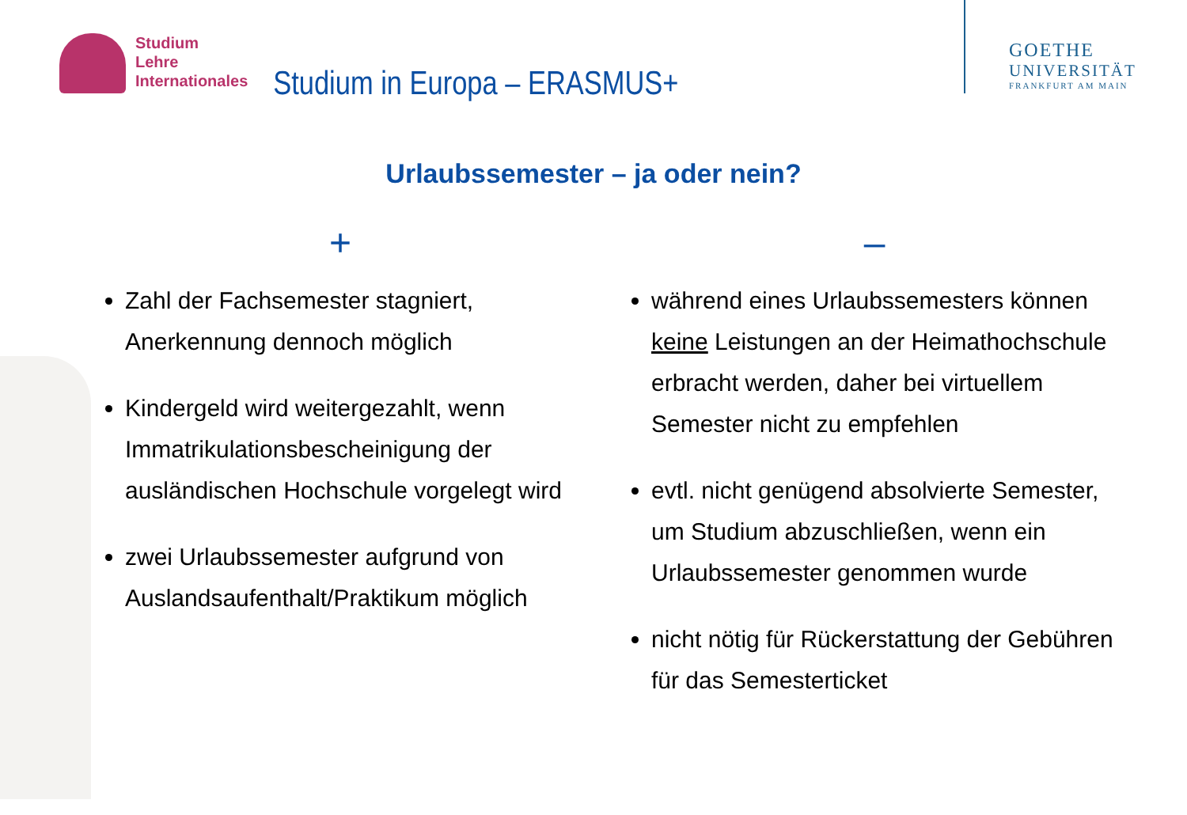Studium
Lehre
Internationales
Studium in Europa – ERASMUS+
GOETHE
UNIVERSITÄT
FRANKFURT AM MAIN
Urlaubssemester – ja oder nein?
+
Zahl der Fachsemester stagniert, Anerkennung dennoch möglich
Kindergeld wird weitergezahlt, wenn Immatrikulationsbescheinigung der ausländischen Hochschule vorgelegt wird
zwei Urlaubssemester aufgrund von Auslandsaufenthalt/Praktikum möglich
–
während eines Urlaubssemesters können keine Leistungen an der Heimathochschule erbracht werden, daher bei virtuellem Semester nicht zu empfehlen
evtl. nicht genügend absolvierte Semester, um Studium abzuschließen, wenn ein Urlaubssemester genommen wurde
nicht nötig für Rückerstattung der Gebühren für das Semesterticket